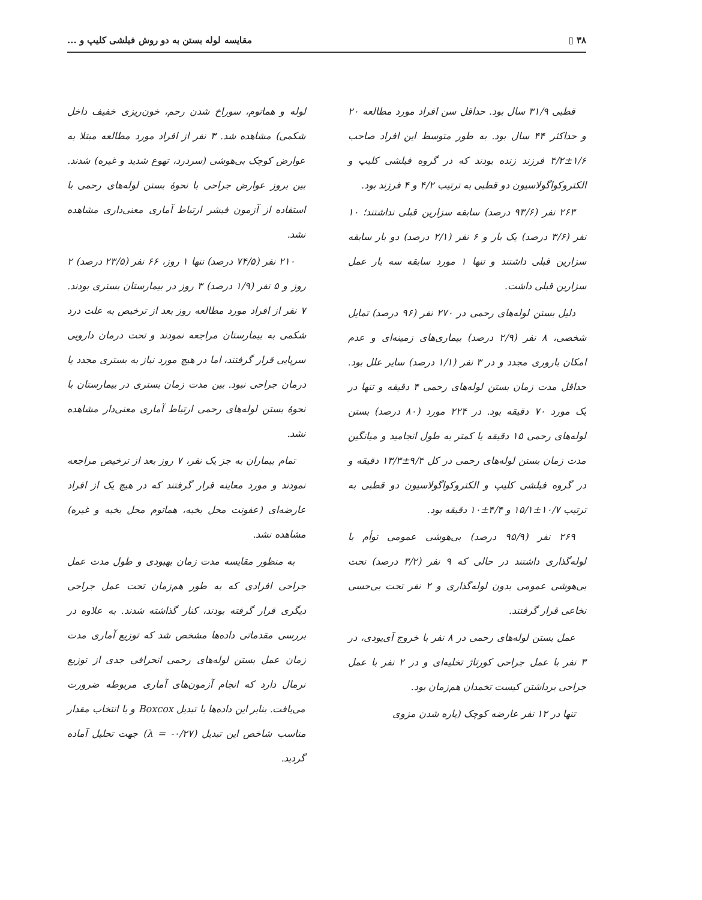۳۸ ▯ مقایسه لوله بستن به دو روش فیلشی کلیپ و ...
قطبی ۳۱/۹ سال بود. حداقل سن افراد مورد مطالعه ۲۰ و حداکثر ۴۴ سال بود. به طور متوسط این افراد صاحب ۱/۶±۴/۲ فرزند زنده بودند که در گروه فیلشی کلیپ و الکتروکواگولاسیون دو قطبی به ترتیب ۴/۲ و ۴ فرزند بود.
۲۶۳ نفر (۹۳/۶ درصد) سابقه سزارین قبلی نداشتند؛ ۱۰ نفر (۳/۶ درصد) یک بار و ۶ نفر (۲/۱ درصد) دو بار سابقه سزارین قبلی داشتند و تنها ۱ مورد سابقه سه بار عمل سزارین قبلی داشت.
دلیل بستن لوله‌های رحمی در ۲۷۰ نفر (۹۶ درصد) تمایل شخصی، ۸ نفر (۲/۹ درصد) بیماری‌های زمینه‌ای و عدم امکان باروری مجدد و در ۳ نفر (۱/۱ درصد) سایر علل بود. حداقل مدت زمان بستن لوله‌های رحمی ۴ دقیقه و تنها در یک مورد ۷۰ دقیقه بود. در ۲۲۴ مورد (۸۰ درصد) بستن لوله‌های رحمی ۱۵ دقیقه یا کمتر به طول انجامید و میانگین مدت زمان بستن لوله‌های رحمی در کل ۹/۴±۱۳/۳ دقیقه و در گروه فیلشی کلیپ و الکتروکواگولاسیون دو قطبی به ترتیب ۱۰/۷±۱۵/۱ و ۴/۴±۱۰ دقیقه بود.
۲۶۹ نفر (۹۵/۹ درصد) بی‌هوشی عمومی توأم با لوله‌گذاری داشتند در حالی که ۹ نفر (۳/۲ درصد) تحت بی‌هوشی عمومی بدون لوله‌گذاری و ۲ نفر تحت بی‌حسی نخاعی قرار گرفتند.
عمل بستن لوله‌های رحمی در ۸ نفر با خروج آی‌یودی، در ۳ نفر با عمل جراحی کورتاژ تخلیه‌ای و در ۲ نفر با عمل جراحی برداشتن کیست تخمدان هم‌زمان بود.
تنها در ۱۲ نفر عارضه کوچک (پاره شدن مزوی
لوله و هماتوم، سوراخ شدن رحم، خون‌ریزی خفیف داخل شکمی) مشاهده شد. ۳ نفر از افراد مورد مطالعه مبتلا به عوارض کوچک بی‌هوشی (سردرد، تهوع شدید و غیره) شدند. بین بروز عوارض جراحی با نحوهٔ بستن لوله‌های رحمی با استفاده از آزمون فیشر ارتباط آماری معنی‌داری مشاهده نشد.
۲۱۰ نفر (۷۴/۵ درصد) تنها ۱ روز، ۶۶ نفر (۲۳/۵ درصد) ۲ روز و ۵ نفر (۱/۹ درصد) ۳ روز در بیمارستان بستری بودند. ۷ نفر از افراد مورد مطالعه روز بعد از ترخیص به علت درد شکمی به بیمارستان مراجعه نمودند و تحت درمان دارویی سرپایی قرار گرفتند، اما در هیچ مورد نیاز به بستری مجدد یا درمان جراحی نبود. بین مدت زمان بستری در بیمارستان با نحوهٔ بستن لوله‌های رحمی ارتباط آماری معنی‌دار مشاهده نشد.
تمام بیماران به جز یک نفر، ۷ روز بعد از ترخیص مراجعه نمودند و مورد معاینه قرار گرفتند که در هیچ یک از افراد عارضه‌ای (عفونت محل بخیه، هماتوم محل بخیه و غیره) مشاهده نشد.
به منظور مقایسه مدت زمان بهبودی و طول مدت عمل جراحی افرادی که به طور هم‌زمان تحت عمل جراحی دیگری قرار گرفته بودند، کنار گذاشته شدند. به علاوه در بررسی مقدماتی داده‌ها مشخص شد که توزیع آماری مدت زمان عمل بستن لوله‌های رحمی انحرافی جدی از توزیع نرمال دارد که انجام آزمون‌های آماری مربوطه ضرورت می‌یافت. بنابر این داده‌ها با تبدیل Boxcox و با انتخاب مقدار مناسب شاخص این تبدیل (λ = -۰/۲۷) جهت تحلیل آماده گردید.